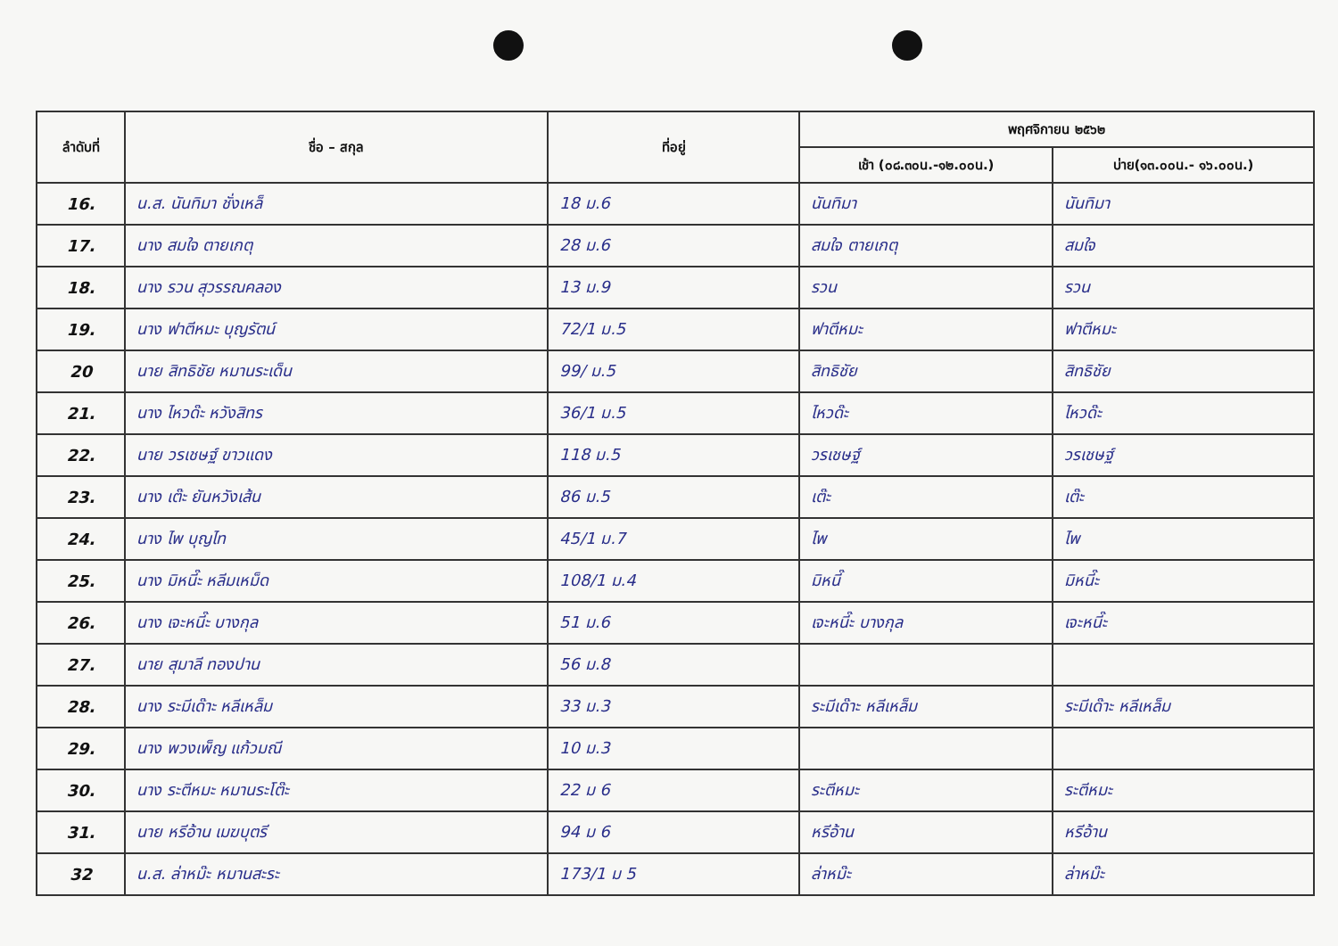| ลำดับที่ | ชื่อ – สกุล | ที่อยู่ | พฤศจิกายน ๒๕๖๒ | |
| --- | --- | --- | --- | --- |
| | | | เช้า (๐๘.๓๐น.-๑๒.๐๐น.) | บ่าย(๑๓.๐๐น.- ๑๖.๐๐น.) |
| 16. | น.ส. นันทิมา ชั่งเหล็ | 18 ม.6 | นันทิมา | นันทิมา |
| 17. | นาง สมใจ ตายเกตุ | 28 ม.6 | สมใจ ตายเกตุ | สมใจ |
| 18. | นาง รวน สุวรรณคลอง | 13 ม.9 | รวน | รวน |
| 19. | นาง ฟาตีหมะ บุญรัตน์ | 72/1 ม.5 | ฟาตีหมะ | ฟาตีหมะ |
| 20 | นาย สิทธิชัย หมานระเด็น | 99/ ม.5 | สิทธิชัย | สิทธิชัย |
| 21. | นาง ไหวด๊ะ หวังสิทร | 36/1 ม.5 | ไหวด๊ะ | ไหวด๊ะ |
| 22. | นาย วรเชษฐ์ ขาวแดง | 118 ม.5 | วรเชษฐ์ | วรเชษฐ์ |
| 23. | นาง เต๊ะ ยันหวังเส้น | 86 ม.5 | เต๊ะ | เต๊ะ |
| 24. | นาง ไพ บุญไท | 45/1 ม.7 | ไพ | ไพ |
| 25. | นาง มิหนี๊ะ หลีมเหม็ด | 108/1 ม.4 | มิหนี๊ | มิหนี๊ะ |
| 26. | นาง เจะหนี๊ะ บางกุล | 51 ม.6 | เจะหนี๊ะ บางกุล | เจะหนี๊ะ |
| 27. | นาย สุมาลี ทองปาน | 56 ม.8 | | |
| 28. | นาง ระมีเด๊าะ หลีเหล็ม | 33 ม.3 | ระมีเด๊าะ หลีเหล็ม | ระมีเด๊าะ หลีเหล็ม |
| 29. | นาง พวงเพ็ญ แก้วมณี | 10 ม.3 | | |
| 30. | นาง ระตีหมะ หมานระโต๊ะ | 22 ม 6 | ระตีหมะ | ระตีหมะ |
| 31. | นาย หรีอ้าน เมฆบุตรี | 94 ม 6 | หรีอ้าน | หรีอ้าน |
| 32 | น.ส. ล่าหม๊ะ หมานสะระ | 173/1 ม 5 | ล่าหม๊ะ | ล่าหม๊ะ |